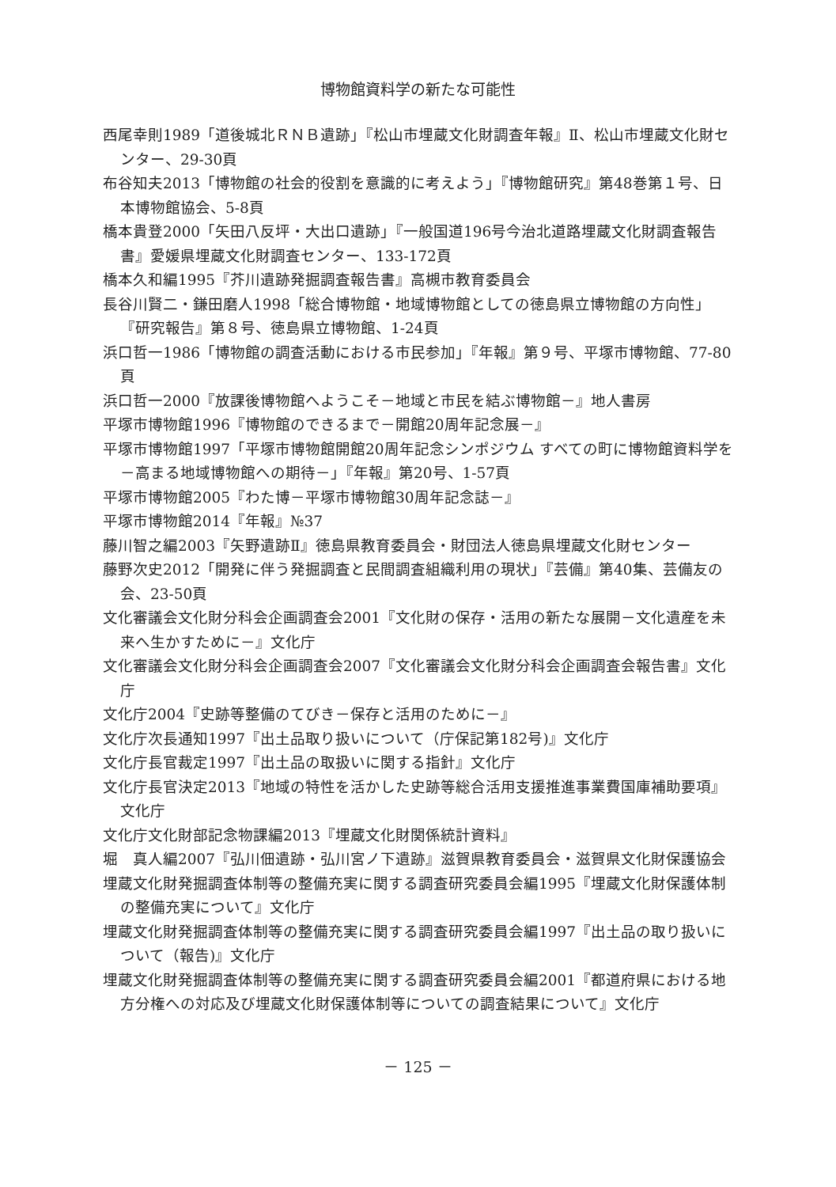博物館資料学の新たな可能性
西尾幸則1989「道後城北ＲＮＢ遺跡」『松山市埋蔵文化財調査年報』Ⅱ、松山市埋蔵文化財センター、29-30頁
布谷知夫2013「博物館の社会的役割を意識的に考えよう」『博物館研究』第48巻第１号、日本博物館協会、5-8頁
橋本貴登2000「矢田八反坪・大出口遺跡」『一般国道196号今治北道路埋蔵文化財調査報告書』愛媛県埋蔵文化財調査センター、133-172頁
橋本久和編1995『芥川遺跡発掘調査報告書』高槻市教育委員会
長谷川賢二・鎌田磨人1998「総合博物館・地域博物館としての徳島県立博物館の方向性」『研究報告』第８号、徳島県立博物館、1-24頁
浜口哲一1986「博物館の調査活動における市民参加」『年報』第９号、平塚市博物館、77-80頁
浜口哲一2000『放課後博物館へようこそ－地域と市民を結ぶ博物館－』地人書房
平塚市博物館1996『博物館のできるまで－開館20周年記念展－』
平塚市博物館1997「平塚市博物館開館20周年記念シンポジウム すべての町に博物館資料学を－高まる地域博物館への期待－」『年報』第20号、1-57頁
平塚市博物館2005『わた博－平塚市博物館30周年記念誌－』
平塚市博物館2014『年報』№37
藤川智之編2003『矢野遺跡Ⅱ』徳島県教育委員会・財団法人徳島県埋蔵文化財センター
藤野次史2012「開発に伴う発掘調査と民間調査組織利用の現状」『芸備』第40集、芸備友の会、23-50頁
文化審議会文化財分科会企画調査会2001『文化財の保存・活用の新たな展開－文化遺産を未来へ生かすために－』文化庁
文化審議会文化財分科会企画調査会2007『文化審議会文化財分科会企画調査会報告書』文化庁
文化庁2004『史跡等整備のてびき－保存と活用のために－』
文化庁次長通知1997『出土品取り扱いについて（庁保記第182号)』文化庁
文化庁長官裁定1997『出土品の取扱いに関する指針』文化庁
文化庁長官決定2013『地域の特性を活かした史跡等総合活用支援推進事業費国庫補助要項』文化庁
文化庁文化財部記念物課編2013『埋蔵文化財関係統計資料』
堀　真人編2007『弘川佃遺跡・弘川宮ノ下遺跡』滋賀県教育委員会・滋賀県文化財保護協会
埋蔵文化財発掘調査体制等の整備充実に関する調査研究委員会編1995『埋蔵文化財保護体制の整備充実について』文化庁
埋蔵文化財発掘調査体制等の整備充実に関する調査研究委員会編1997『出土品の取り扱いについて（報告)』文化庁
埋蔵文化財発掘調査体制等の整備充実に関する調査研究委員会編2001『都道府県における地方分権への対応及び埋蔵文化財保護体制等についての調査結果について』文化庁
－ 125 －